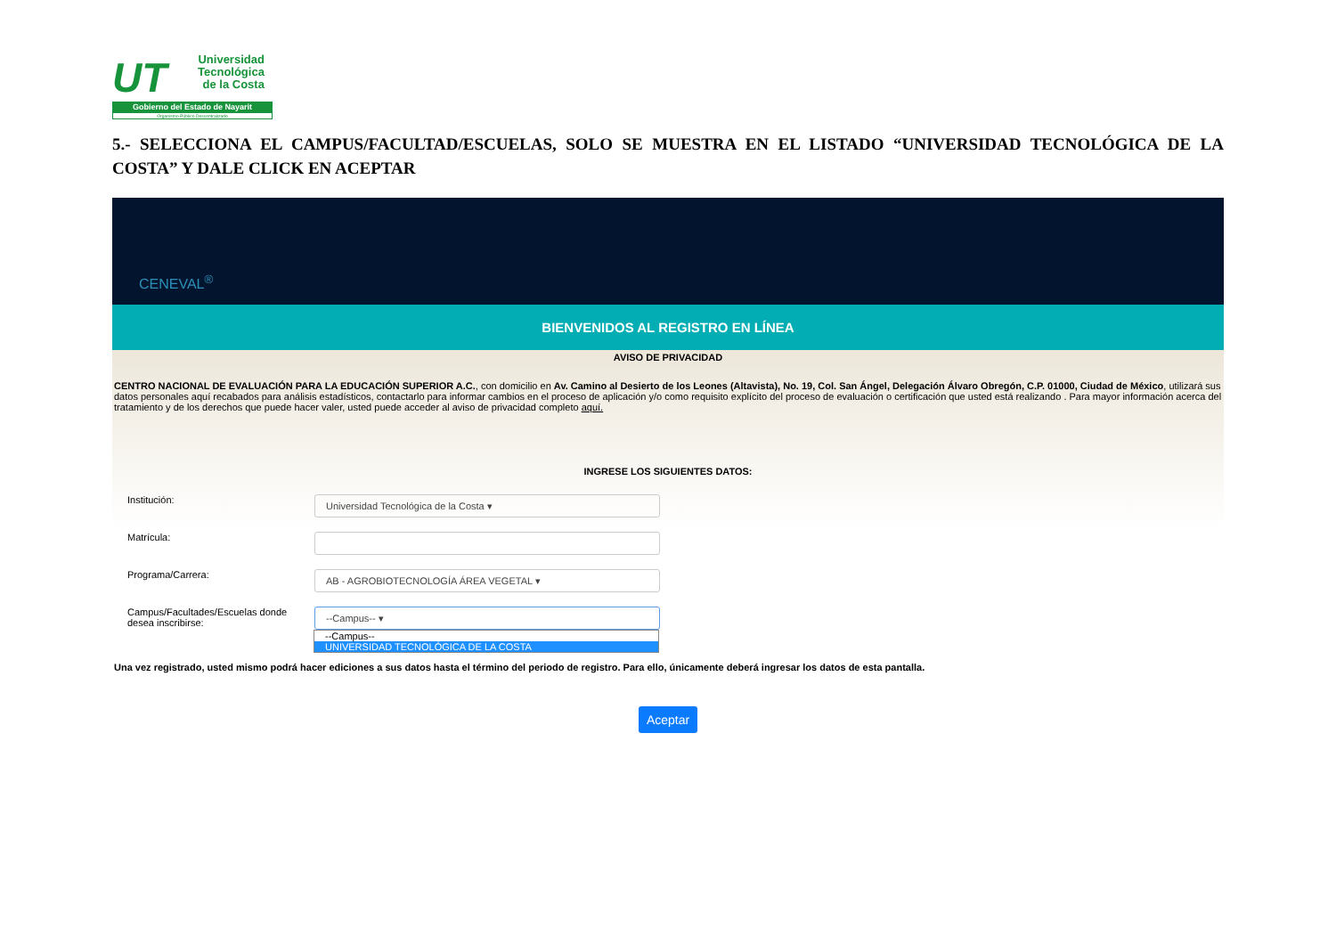UT
Universidad
Tecnológica
de la Costa
Gobierno del Estado de Nayarit
Organismo Público Descentralizado
5.- SELECCIONA EL CAMPUS/FACULTAD/ESCUELAS, SOLO SE MUESTRA EN EL LISTADO “UNIVERSIDAD TECNOLÓGICA DE LA COSTA” Y DALE CLICK EN ACEPTAR
CENEVAL<sup>®</sup>
BIENVENIDOS AL REGISTRO EN LÍNEA
AVISO DE PRIVACIDAD
CENTRO NACIONAL DE EVALUACIÓN PARA LA EDUCACIÓN SUPERIOR A.C., con domicilio en Av. Camino al Desierto de los Leones (Altavista), No. 19, Col. San Ángel, Delegación Álvaro Obregón, C.P. 01000, Ciudad de México, utilizará sus datos personales aquí recabados para análisis estadísticos, contactarlo para informar cambios en el proceso de aplicación y/o como requisito explícito del proceso de evaluación o certificación que usted está realizando . Para mayor información acerca del tratamiento y de los derechos que puede hacer valer, usted puede acceder al aviso de privacidad completo aquí.
INGRESE LOS SIGUIENTES DATOS:
Institución:
Universidad Tecnológica de la Costa ▾
Matrícula:
Programa/Carrera:
AB - AGROBIOTECNOLOGÍA ÁREA VEGETAL ▾
Campus/Facultades/Escuelas donde
desea inscribirse:
--Campus-- ▾
--Campus--
UNIVERSIDAD TECNOLÓGICA DE LA COSTA
Una vez registrado, usted mismo podrá hacer ediciones a sus datos hasta el término del periodo de registro. Para ello, únicamente deberá ingresar los datos de esta pantalla.
Aceptar